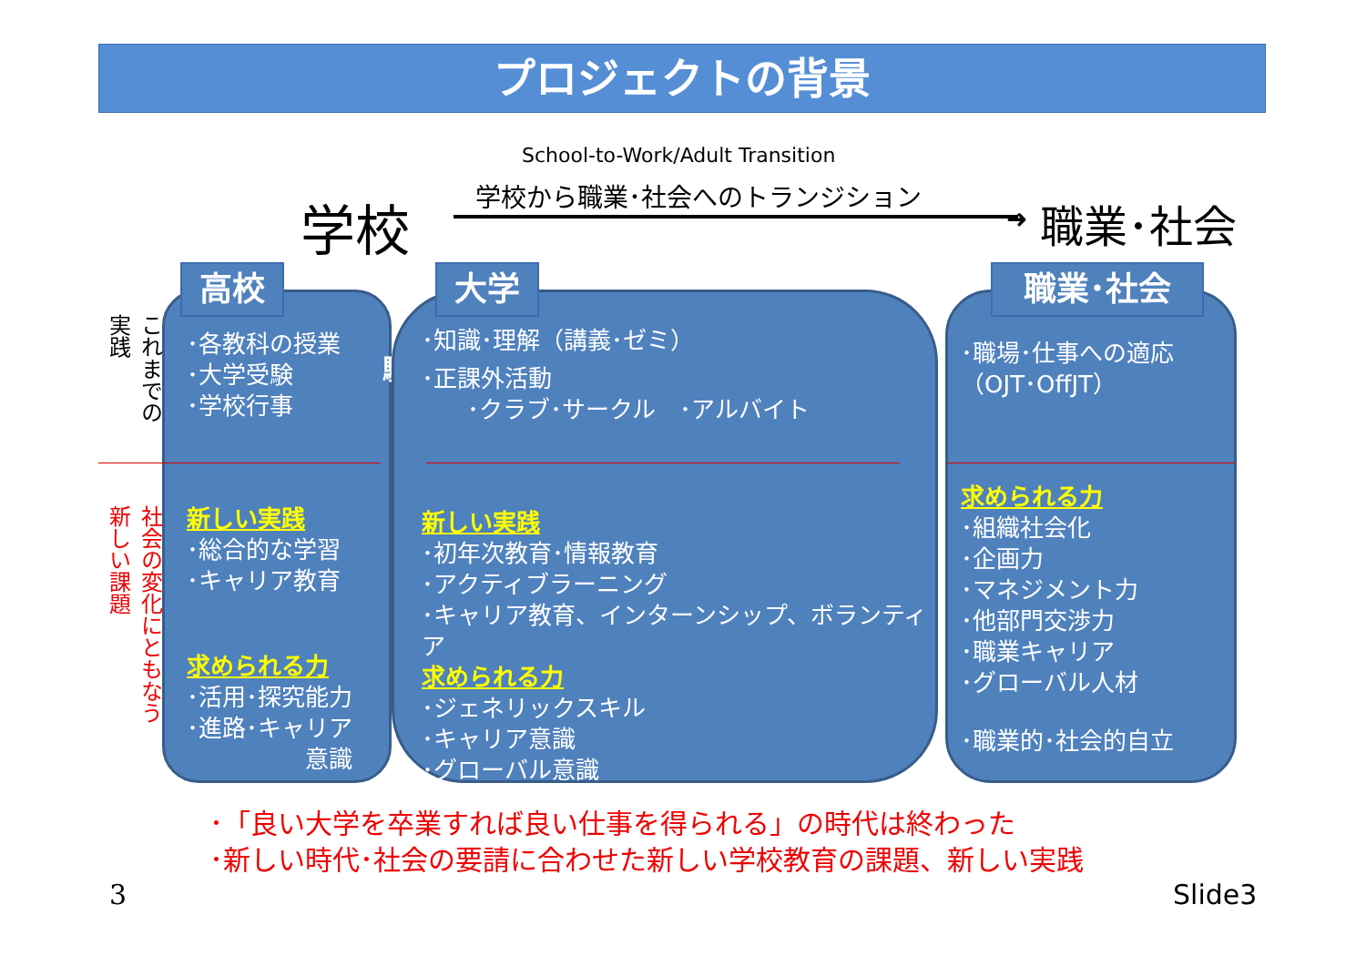プロジェクトの背景
School-to-Work/Adult Transition
学校から職業･社会へのトランジション
学校 ➜ 職業･社会
これまでの実践
社会の変化にともなう新しい課題
･各教科の授業
･大学受験
･学校行事
新しい実践
･総合的な学習
･キャリア教育
求められる力
･活用･探究能力
･進路･キャリア
意識
大学受験
･知識･理解（講義･ゼミ）
･正課外活動
･クラブ･サークル　･アルバイト
新しい実践
･初年次教育･情報教育
･アクティブラーニング
･キャリア教育、インターンシップ、ボランティア
求められる力
･ジェネリックスキル
･キャリア意識
･グローバル意識
･職場･仕事への適応（OJT･OffJT）
求められる力
･組織社会化
･企画力
･マネジメント力
･他部門交渉力
･職業キャリア
･グローバル人材
･職業的･社会的自立
高校 大学 職業･社会
･「良い大学を卒業すれば良い仕事を得られる」の時代は終わった
･新しい時代･社会の要請に合わせた新しい学校教育の課題、新しい実践
3 Slide3